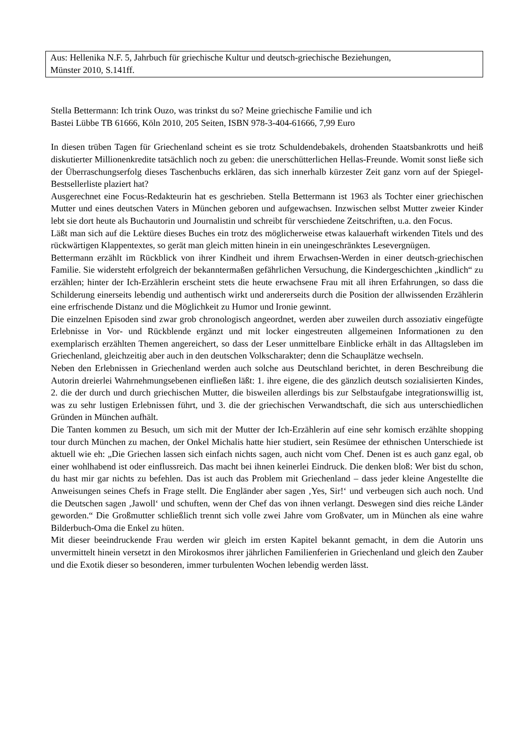Aus: Hellenika N.F. 5, Jahrbuch für griechische Kultur und deutsch-griechische Beziehungen,
Münster 2010, S.141ff.
Stella Bettermann: Ich trink Ouzo, was trinkst du so? Meine griechische Familie und ich
Bastei Lübbe TB 61666, Köln 2010, 205 Seiten, ISBN 978-3-404-61666, 7,99 Euro
In diesen trüben Tagen für Griechenland scheint es sie trotz Schuldendebakels, drohenden Staatsbankrotts und heiß diskutierter Millionenkredite tatsächlich noch zu geben: die unerschütterlichen Hellas-Freunde. Womit sonst ließe sich der Überraschungserfolg dieses Taschenbuchs erklären, das sich innerhalb kürzester Zeit ganz vorn auf der Spiegel-Bestsellerliste plaziert hat?
Ausgerechnet eine Focus-Redakteurin hat es geschrieben. Stella Bettermann ist 1963 als Tochter einer griechischen Mutter und eines deutschen Vaters in München geboren und aufgewachsen. Inzwischen selbst Mutter zweier Kinder lebt sie dort heute als Buchautorin und Journalistin und schreibt für verschiedene Zeitschriften, u.a. den Focus.
Läßt man sich auf die Lektüre dieses Buches ein trotz des möglicherweise etwas kalauerhaft wirkenden Titels und des rückwärtigen Klappentextes, so gerät man gleich mitten hinein in ein uneingeschränktes Lesevergnügen.
Bettermann erzählt im Rückblick von ihrer Kindheit und ihrem Erwachsen-Werden in einer deutsch-griechischen Familie. Sie widersteht erfolgreich der bekanntermaßen gefährlichen Versuchung, die Kindergeschichten „kindlich“ zu erzählen; hinter der Ich-Erzählerin erscheint stets die heute erwachsene Frau mit all ihren Erfahrungen, so dass die Schilderung einerseits lebendig und authentisch wirkt und andererseits durch die Position der allwissenden Erzählerin eine erfrischende Distanz und die Möglichkeit zu Humor und Ironie gewinnt.
Die einzelnen Episoden sind zwar grob chronologisch angeordnet, werden aber zuweilen durch assoziativ eingefügte Erlebnisse in Vor- und Rückblende ergänzt und mit locker eingestreuten allgemeinen Informationen zu den exemplarisch erzählten Themen angereichert, so dass der Leser unmittelbare Einblicke erhält in das Alltagsleben im Griechenland, gleichzeitig aber auch in den deutschen Volkscharakter; denn die Schauplätze wechseln.
Neben den Erlebnissen in Griechenland werden auch solche aus Deutschland berichtet, in deren Beschreibung die Autorin dreierlei Wahrnehmungsebenen einfließen läßt: 1. ihre eigene, die des gänzlich deutsch sozialisierten Kindes, 2. die der durch und durch griechischen Mutter, die bisweilen allerdings bis zur Selbstaufgabe integrationswillig ist, was zu sehr lustigen Erlebnissen führt, und 3. die der griechischen Verwandtschaft, die sich aus unterschiedlichen Gründen in München aufhält.
Die Tanten kommen zu Besuch, um sich mit der Mutter der Ich-Erzählerin auf eine sehr komisch erzählte shopping tour durch München zu machen, der Onkel Michalis hatte hier studiert, sein Resümee der ethnischen Unterschiede ist aktuell wie eh: „Die Griechen lassen sich einfach nichts sagen, auch nicht vom Chef. Denen ist es auch ganz egal, ob einer wohlhabend ist oder einflussreich. Das macht bei ihnen keinerlei Eindruck. Die denken bloß: Wer bist du schon, du hast mir gar nichts zu befehlen. Das ist auch das Problem mit Griechenland – dass jeder kleine Angestellte die Anweisungen seines Chefs in Frage stellt. Die Engländer aber sagen ‚Yes, Sir!‘ und verbeugen sich auch noch. Und die Deutschen sagen ‚Jawoll‘ und schuften, wenn der Chef das von ihnen verlangt. Deswegen sind dies reiche Länder geworden.“ Die Großmutter schließlich trennt sich volle zwei Jahre vom Großvater, um in München als eine wahre Bilderbuch-Oma die Enkel zu hüten.
Mit dieser beeindruckende Frau werden wir gleich im ersten Kapitel bekannt gemacht, in dem die Autorin uns unvermittelt hinein versetzt in den Mirokosmos ihrer jährlichen Familienferien in Griechenland und gleich den Zauber und die Exotik dieser so besonderen, immer turbulenten Wochen lebendig werden lässt.